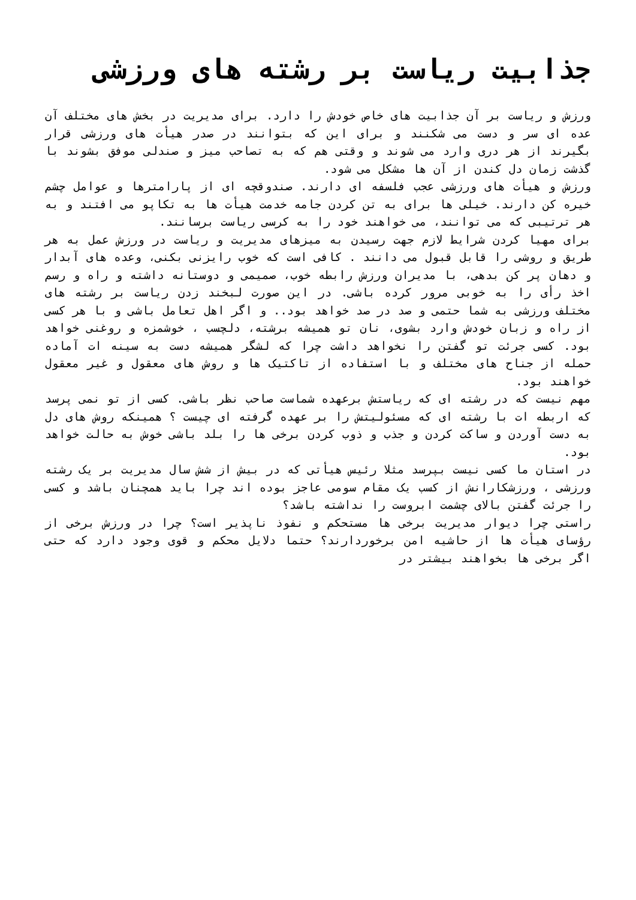جذابیت ریاست بر رشته های ورزشی
ورزش و ریاست بر آن جذابیت های خاص خودش را دارد. برای مدیریت در بخش های مختلف آن عده ای سر و دست می شکنند و برای این که بتوانند در صدر هیأت های ورزشی قرار بگیرند از هر دری وارد می شوند و وقتی هم که به تصاحب میز و صندلی موفق بشوند با گذشت زمان دل کندن از آن ها مشکل می شود.
ورزش و هیأت های ورزشی عجب فلسفه ای دارند. صندوقچه ای از پارامترها و عوامل چشم خیره کن دارند. خیلی ها برای به تن کردن جامه خدمت هیأت ها به تکاپو می افتند و به هر ترتیبی که می توانند، می خواهند خود را به کرسی ریاست برسانند.
برای مهیا کردن شرایط لازم جهت رسیدن به میزهای مدیریت و ریاست در ورزش عمل به هر طریق و روشی را قابل قبول می دانند . کافی است که خوب رایزنی بکنی، وعده های آبدار و دهان پر کن بدهی، با مدیران ورزش رابطه خوب، صمیمی و دوستانه داشته و راه و رسم اخذ رأی را به خوبی مرور کرده باشی. در این صورت لبخند زدن ریاست بر رشته های مختلف ورزشی به شما حتمی و صد در صد خواهد بود.. و اگر اهل تعامل باشی و با هر کسی از راه و زبان خودش وارد بشوی، نان تو همیشه برشته، دلچسب ، خوشمزه و روغنی خواهد بود. کسی جرئت تو گفتن را نخواهد داشت چرا که لشگر همیشه دست به سینه ات آماده حمله از جناح های مختلف و با استفاده از تاکتیک ها و روش های معقول و غیر معقول خواهند بود.
مهم نیست که در رشته ای که ریاستش برعهده شماست صاحب نظر باشی. کسی از تو نمی پرسد که اربطه ات با رشته ای که مسئولیتش را بر عهده گرفته ای چیست ؟ همینکه روش های دل به دست آوردن و ساکت کردن و جذب و ذوب کردن برخی ها را بلد باشی خوش به حالت خواهد بود.
در استان ما کسی نیست بپرسد مثلا رئیس هیأتی که در بیش از شش سال مدیریت بر یک رشته ورزشی ، ورزشکارانش از کسب یک مقام سومی عاجز بوده اند چرا باید همچنان باشد و کسی را جرئت گفتن بالای چشمت ابروست را نداشته باشد؟
راستی چرا دیوار مدیریت برخی ها مستحکم و نفوذ ناپذیر است؟ چرا در ورزش برخی از رؤسای هیأت ها از حاشیه امن برخوردارند؟ حتما دلایل محکم و قوی وجود دارد که حتی اگر برخی ها بخواهند بیشتر در